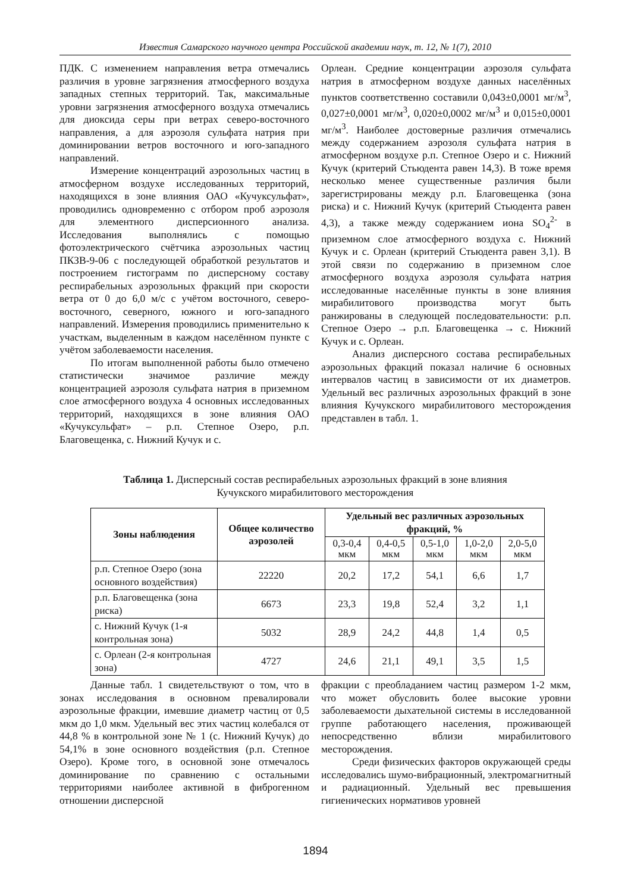Известия Самарского научного центра Российской академии наук, т. 12, № 1(7), 2010
ПДК. С изменением направления ветра отмечались различия в уровне загрязнения атмосферного воздуха западных степных территорий. Так, максимальные уровни загрязнения атмосферного воздуха отмечались для диоксида серы при ветрах северо-восточного направления, а для аэрозоля сульфата натрия при доминировании ветров восточного и юго-западного направлений.
Измерение концентраций аэрозольных частиц в атмосферном воздухе исследованных территорий, находящихся в зоне влияния ОАО «Кучуксульфат», проводились одновременно с отбором проб аэрозоля для элементного дисперсионного анализа. Исследования выполнялись с помощью фотоэлектрического счётчика аэрозольных частиц ПКЗВ-9-06 с последующей обработкой результатов и построением гистограмм по дисперсному составу респирабельных аэрозольных фракций при скорости ветра от 0 до 6,0 м/с с учётом восточного, северо-восточного, северного, южного и юго-западного направлений. Измерения проводились применительно к участкам, выделенным в каждом населённом пункте с учётом заболеваемости населения.
По итогам выполненной работы было отмечено статистически значимое различие между концентрацией аэрозоля сульфата натрия в приземном слое атмосферного воздуха 4 основных исследованных территорий, находящихся в зоне влияния ОАО «Кучуксульфат» – р.п. Степное Озеро, р.п. Благовещенка, с. Нижний Кучук и с.
Орлеан. Средние концентрации аэрозоля сульфата натрия в атмосферном воздухе данных населённых пунктов соответственно составили 0,043±0,0001 мг/м<sup>3</sup>, 0,027±0,0001 мг/м<sup>3</sup>, 0,020±0,0002 мг/м<sup>3</sup> и 0,015±0,0001 мг/м<sup>3</sup>. Наиболее достоверные различия отмечались между содержанием аэрозоля сульфата натрия в атмосферном воздухе р.п. Степное Озеро и с. Нижний Кучук (критерий Стьюдента равен 14,3). В тоже время несколько менее существенные различия были зарегистрированы между р.п. Благовещенка (зона риска) и с. Нижний Кучук (критерий Стьюдента равен 4,3), а также между содержанием иона SO<sub>4</sub><sup>2-</sup> в приземном слое атмосферного воздуха с. Нижний Кучук и с. Орлеан (критерий Стьюдента равен 3,1). В этой связи по содержанию в приземном слое атмосферного воздуха аэрозоля сульфата натрия исследованные населённые пункты в зоне влияния мирабилитового производства могут быть ранжированы в следующей последовательности: р.п. Степное Озеро → р.п. Благовещенка → с. Нижний Кучук и с. Орлеан.
Анализ дисперсного состава респирабельных аэрозольных фракций показал наличие 6 основных интервалов частиц в зависимости от их диаметров. Удельный вес различных аэрозольных фракций в зоне влияния Кучукского мирабилитового месторождения представлен в табл. 1.
Таблица 1. Дисперсный состав респирабельных аэрозольных фракций в зоне влияния
Кучукского мирабилитового месторождения
| Зоны наблюдения | Общее количество аэрозолей | Удельный вес различных аэрозольных фракций, % | | | | |
| --- | --- | --- | --- | --- | --- | --- |
| | | 0,3-0,4 мкм | 0,4-0,5 мкм | 0,5-1,0 мкм | 1,0-2,0 мкм | 2,0-5,0 мкм |
| р.п. Степное Озеро (зона основного воздействия) | 22220 | 20,2 | 17,2 | 54,1 | 6,6 | 1,7 |
| р.п. Благовещенка (зона риска) | 6673 | 23,3 | 19,8 | 52,4 | 3,2 | 1,1 |
| с. Нижний Кучук (1-я контрольная зона) | 5032 | 28,9 | 24,2 | 44,8 | 1,4 | 0,5 |
| с. Орлеан (2-я контрольная зона) | 4727 | 24,6 | 21,1 | 49,1 | 3,5 | 1,5 |
Данные табл. 1 свидетельствуют о том, что в зонах исследования в основном превалировали аэрозольные фракции, имевшие диаметр частиц от 0,5 мкм до 1,0 мкм. Удельный вес этих частиц колебался от 44,8 % в контрольной зоне № 1 (с. Нижний Кучук) до 54,1% в зоне основного воздействия (р.п. Степное Озеро). Кроме того, в основной зоне отмечалось доминирование по сравнению с остальными территориями наиболее активной в фиброгенном отношении дисперсной
фракции с преобладанием частиц размером 1-2 мкм, что может обусловить более высокие уровни заболеваемости дыхательной системы в исследованной группе работающего населения, проживающей непосредственно вблизи мирабилитового месторождения.
Среди физических факторов окружающей среды исследовались шумо-вибрационный, электромагнитный и радиационный. Удельный вес превышения гигиенических нормативов уровней
1894